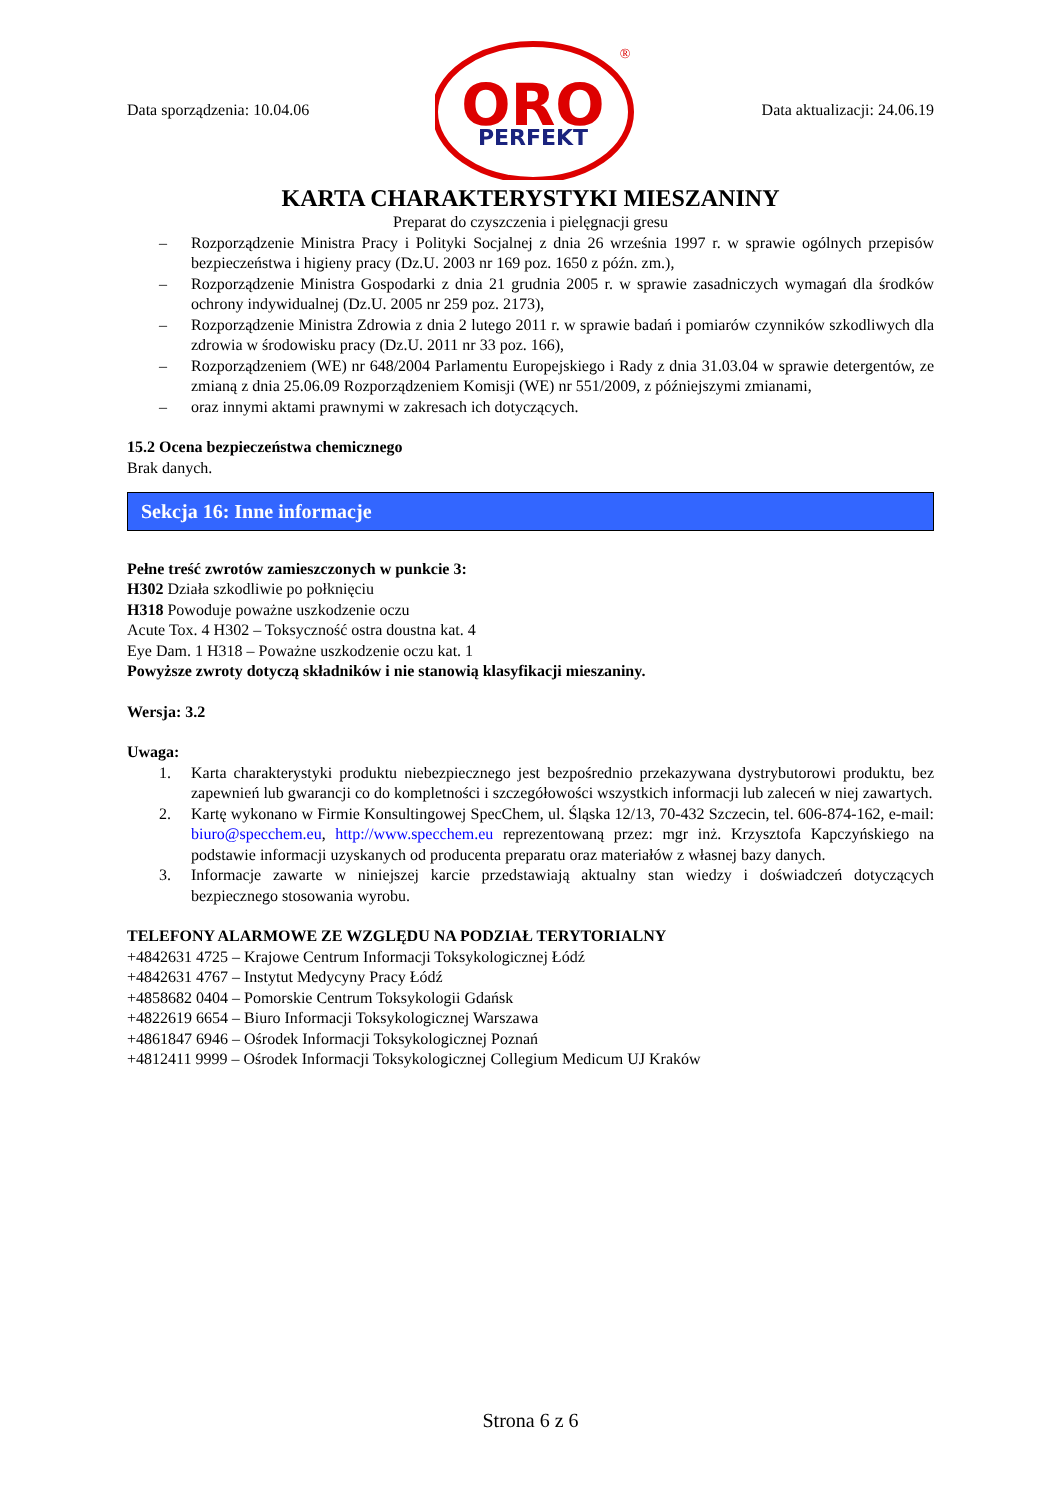Data sporządzenia: 10.04.06
ORO
PERFEKT
®
Data aktualizacji: 24.06.19
KARTA CHARAKTERYSTYKI MIESZANINY
Preparat do czyszczenia i pielęgnacji gresu
– Rozporządzenie Ministra Pracy i Polityki Socjalnej z dnia 26 września 1997 r. w sprawie ogólnych przepisów bezpieczeństwa i higieny pracy (Dz.U. 2003 nr 169 poz. 1650 z późn. zm.),
– Rozporządzenie Ministra Gospodarki z dnia 21 grudnia 2005 r. w sprawie zasadniczych wymagań dla środków ochrony indywidualnej (Dz.U. 2005 nr 259 poz. 2173),
– Rozporządzenie Ministra Zdrowia z dnia 2 lutego 2011 r. w sprawie badań i pomiarów czynników szkodliwych dla zdrowia w środowisku pracy (Dz.U. 2011 nr 33 poz. 166),
– Rozporządzeniem (WE) nr 648/2004 Parlamentu Europejskiego i Rady z dnia 31.03.04 w sprawie detergentów, ze zmianą z dnia 25.06.09 Rozporządzeniem Komisji (WE) nr 551/2009, z późniejszymi zmianami,
– oraz innymi aktami prawnymi w zakresach ich dotyczących.
15.2 Ocena bezpieczeństwa chemicznego
Brak danych.
Sekcja 16: Inne informacje
Pełne treść zwrotów zamieszczonych w punkcie 3:
H302 Działa szkodliwie po połknięciu
H318 Powoduje poważne uszkodzenie oczu
Acute Tox. 4 H302 – Toksyczność ostra doustna kat. 4
Eye Dam. 1 H318 – Poważne uszkodzenie oczu kat. 1
Powyższe zwroty dotyczą składników i nie stanowią klasyfikacji mieszaniny.
Wersja: 3.2
Uwaga:
1. Karta charakterystyki produktu niebezpiecznego jest bezpośrednio przekazywana dystrybutorowi produktu, bez zapewnień lub gwarancji co do kompletności i szczegółowości wszystkich informacji lub zaleceń w niej zawartych.
2. Kartę wykonano w Firmie Konsultingowej SpecChem, ul. Śląska 12/13, 70-432 Szczecin, tel. 606-874-162, e-mail: biuro@specchem.eu, http://www.specchem.eu reprezentowaną przez: mgr inż. Krzysztofa Kapczyńskiego na podstawie informacji uzyskanych od producenta preparatu oraz materiałów z własnej bazy danych.
3. Informacje zawarte w niniejszej karcie przedstawiają aktualny stan wiedzy i doświadczeń dotyczących bezpiecznego stosowania wyrobu.
TELEFONY ALARMOWE ZE WZGLĘDU NA PODZIAŁ TERYTORIALNY
+4842631 4725 – Krajowe Centrum Informacji Toksykologicznej Łódź
+4842631 4767 – Instytut Medycyny Pracy Łódź
+4858682 0404 – Pomorskie Centrum Toksykologii Gdańsk
+4822619 6654 – Biuro Informacji Toksykologicznej Warszawa
+4861847 6946 – Ośrodek Informacji Toksykologicznej Poznań
+4812411 9999 – Ośrodek Informacji Toksykologicznej Collegium Medicum UJ Kraków
Strona 6 z 6